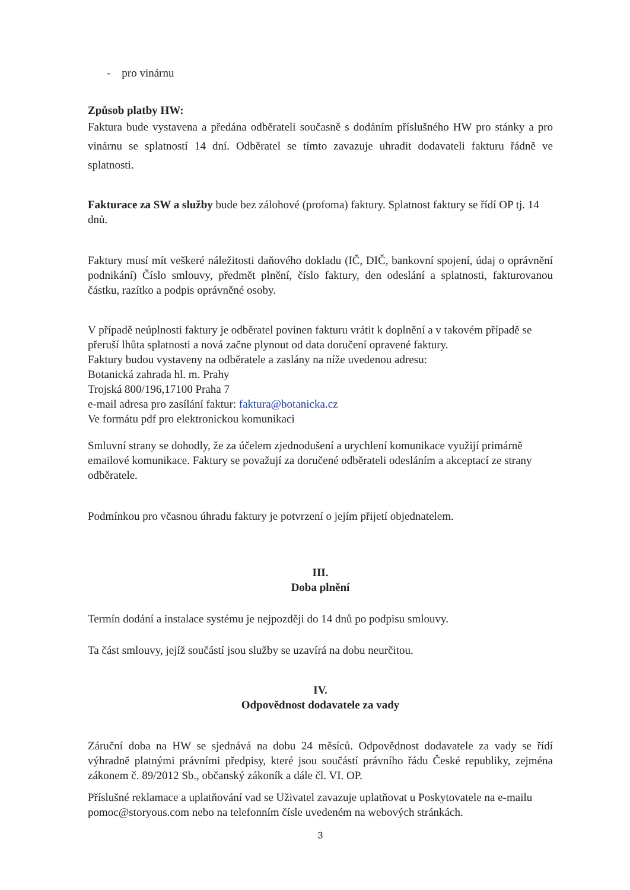- pro vinárnu
Způsob platby HW:
Faktura bude vystavena a předána odběrateli současně s dodáním příslušného HW pro stánky a pro vinárnu se splatností 14 dní. Odběratel se tímto zavazuje uhradit dodavateli fakturu řádně ve splatnosti.
Fakturace za SW a služby bude bez zálohové (profoma) faktury. Splatnost faktury se řídí OP tj. 14 dnů.
Faktury musí mít veškeré náležitosti daňového dokladu (IČ, DIČ, bankovní spojení, údaj o oprávnění podnikání) Číslo smlouvy, předmět plnění, číslo faktury, den odeslání a splatnosti, fakturovanou částku, razítko a podpis oprávněné osoby.
V případě neúplnosti faktury je odběratel povinen fakturu vrátit k doplnění a v takovém případě se přeruší lhůta splatnosti a nová začne plynout od data doručení opravené faktury.
Faktury budou vystaveny na odběratele a zaslány na níže uvedenou adresu:
Botanická zahrada hl. m. Prahy
Trojská 800/196,17100 Praha 7
e-mail adresa pro zasílání faktur: faktura@botanicka.cz
Ve formátu pdf pro elektronickou komunikaci
Smluvní strany se dohodly, že za účelem zjednodušení a urychlení komunikace využijí primárně emailové komunikace. Faktury se považují za doručené odběrateli odesláním a akceptací ze strany odběratele.
Podmínkou pro včasnou úhradu faktury je potvrzení o jejím přijetí objednatelem.
III.
Doba plnění
Termín dodání a instalace systému je nejpozději do 14 dnů po podpisu smlouvy.
Ta část smlouvy, jejíž součástí jsou služby se uzavírá na dobu neurčitou.
IV.
Odpovědnost dodavatele za vady
Záruční doba na HW se sjednává na dobu 24 měsíců. Odpovědnost dodavatele za vady se řídí výhradně platnými právními předpisy, které jsou součástí právního řádu České republiky, zejména zákonem č. 89/2012 Sb., občanský zákoník a dále čl. VI. OP.
Příslušné reklamace a uplatňování vad se Uživatel zavazuje uplatňovat u Poskytovatele na e-mailu pomoc@storyous.com nebo na telefonním čísle uvedeném na webových stránkách.
3